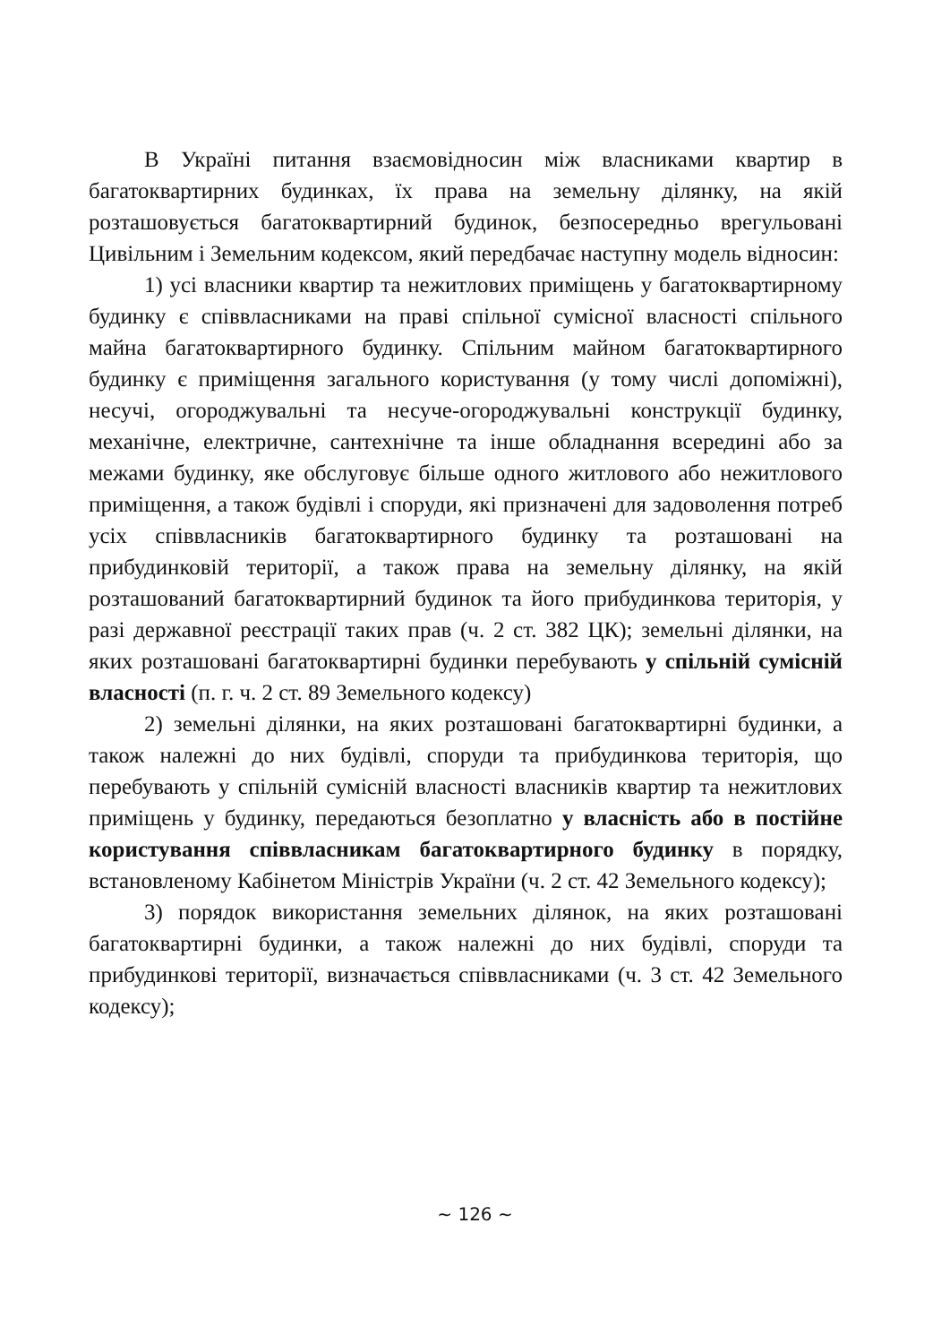В Україні питання взаємовідносин між власниками квартир в багатоквартирних будинках, їх права на земельну ділянку, на якій розташовується багатоквартирний будинок, безпосередньо врегульовані Цивільним і Земельним кодексом, який передбачає наступну модель відносин:
1) усі власники квартир та нежитлових приміщень у багатоквартирному будинку є співвласниками на праві спільної сумісної власності спільного майна багатоквартирного будинку. Спільним майном багатоквартирного будинку є приміщення загального користування (у тому числі допоміжні), несучі, огороджувальні та несуче-огороджувальні конструкції будинку, механічне, електричне, сантехнічне та інше обладнання всередині або за межами будинку, яке обслуговує більше одного житлового або нежитлового приміщення, а також будівлі і споруди, які призначені для задоволення потреб усіх співвласників багатоквартирного будинку та розташовані на прибудинковій території, а також права на земельну ділянку, на якій розташований багатоквартирний будинок та його прибудинкова територія, у разі державної реєстрації таких прав (ч. 2 ст. 382 ЦК); земельні ділянки, на яких розташовані багатоквартирні будинки перебувають у спільній сумісній власності (п. г. ч. 2 ст. 89 Земельного кодексу)
2) земельні ділянки, на яких розташовані багатоквартирні будинки, а також належні до них будівлі, споруди та прибудинкова територія, що перебувають у спільній сумісній власності власників квартир та нежитлових приміщень у будинку, передаються безоплатно у власність або в постійне користування співвласникам багатоквартирного будинку в порядку, встановленому Кабінетом Міністрів України (ч. 2 ст. 42 Земельного кодексу);
3) порядок використання земельних ділянок, на яких розташовані багатоквартирні будинки, а також належні до них будівлі, споруди та прибудинкові території, визначається співвласниками (ч. 3 ст. 42 Земельного кодексу);
~ 126 ~